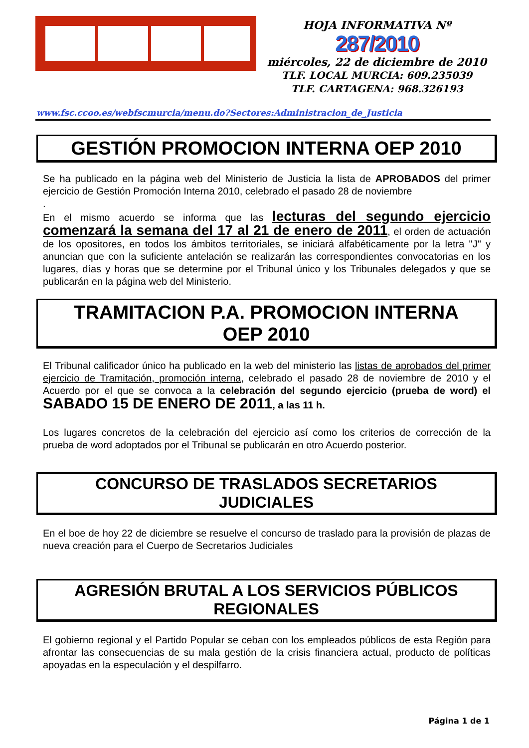HOJA INFORMATIVA Nº
287/2010
miércoles, 22 de diciembre de 2010
TLF. LOCAL MURCIA: 609.235039
TLF. CARTAGENA: 968.326193
www.fsc.ccoo.es/webfscmurcia/menu.do?Sectores:Administracion_de_Justicia
GESTIÓN PROMOCION INTERNA OEP 2010
Se ha publicado en la página web del Ministerio de Justicia la lista de APROBADOS del primer ejercicio de Gestión Promoción Interna 2010, celebrado el pasado 28 de noviembre
.
En el mismo acuerdo se informa que las lecturas del segundo ejercicio comenzará la semana del 17 al 21 de enero de 2011, el orden de actuación de los opositores, en todos los ámbitos territoriales, se iniciará alfabéticamente por la letra "J" y anuncian que con la suficiente antelación se realizarán las correspondientes convocatorias en los lugares, días y horas que se determine por el Tribunal único y los Tribunales delegados y que se publicarán en la página web del Ministerio.
TRAMITACION P.A. PROMOCION INTERNA
OEP 2010
El Tribunal calificador único ha publicado en la web del ministerio las listas de aprobados del primer ejercicio de Tramitación, promoción interna, celebrado el pasado 28 de noviembre de 2010 y el Acuerdo por el que se convoca a la celebración del segundo ejercicio (prueba de word) el SABADO 15 DE ENERO DE 2011, a las 11 h.
Los lugares concretos de la celebración del ejercicio así como los criterios de corrección de la prueba de word adoptados por el Tribunal se publicarán en otro Acuerdo posterior.
CONCURSO DE TRASLADOS SECRETARIOS
JUDICIALES
En el boe de hoy 22 de diciembre se resuelve el concurso de traslado para la provisión de plazas de nueva creación para el Cuerpo de Secretarios Judiciales
AGRESIÓN BRUTAL A LOS SERVICIOS PÚBLICOS
REGIONALES
El gobierno regional y el Partido Popular se ceban con los empleados públicos de esta Región para afrontar las consecuencias de su mala gestión de la crisis financiera actual, producto de políticas apoyadas en la especulación y el despilfarro.
Página 1 de 1